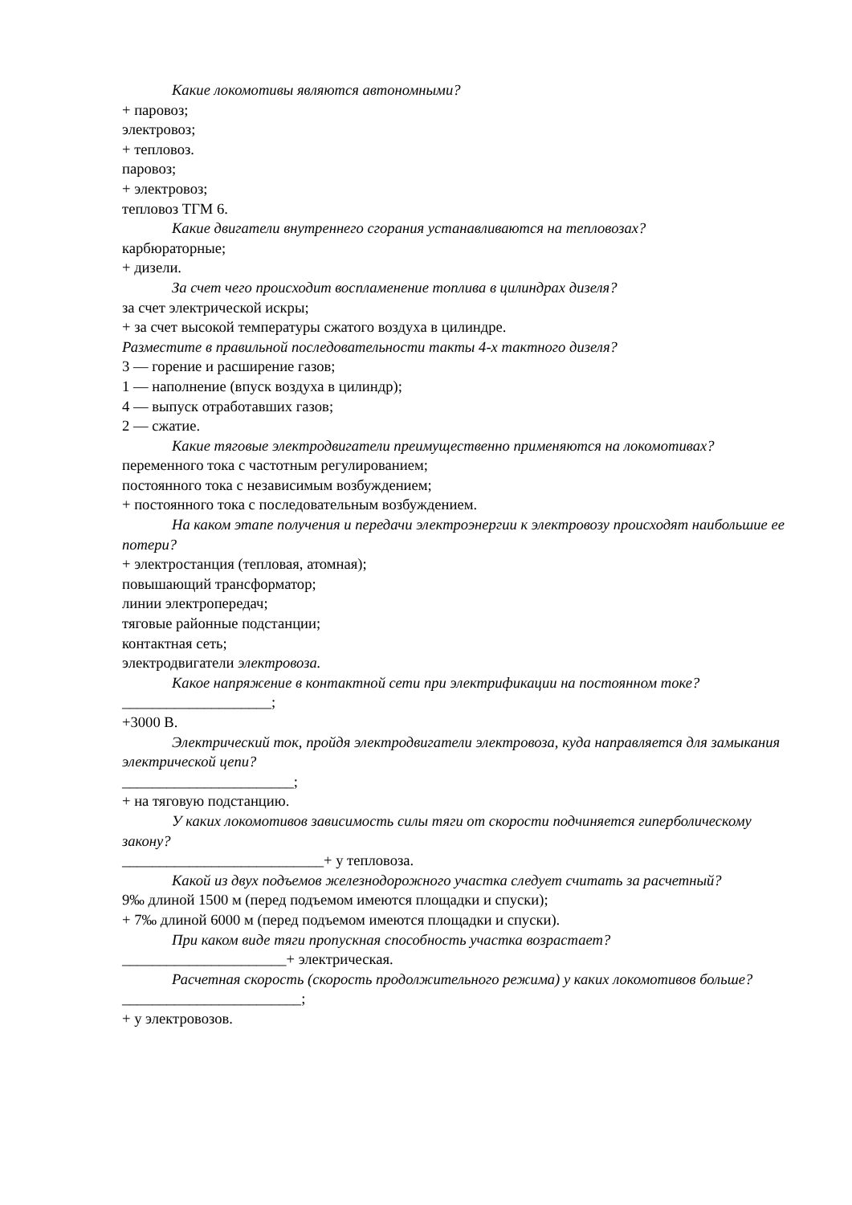Какие локомотивы являются автономными?
+ паровоз;
электровоз;
+ тепловоз.
паровоз;
+ электровоз;
тепловоз ТГМ 6.
Какие двигатели внутреннего сгорания устанавливаются на тепловозах?
карбюраторные;
+ дизели.
За счет чего происходит воспламенение топлива в цилиндрах дизеля?
за счет электрической искры;
+ за счет высокой температуры сжатого воздуха в цилиндре.
Разместите в правильной последовательности такты 4-х тактного дизеля?
3 — горение и расширение газов;
1 — наполнение (впуск воздуха в цилиндр);
4 — выпуск отработавших газов;
2 — сжатие.
Какие тяговые электродвигатели преимущественно применяются на локомотивах?
переменного тока с частотным регулированием;
постоянного тока с независимым возбуждением;
+ постоянного тока с последовательным возбуждением.
На каком этапе получения и передачи электроэнергии к электровозу происходят наибольшие ее потери?
+ электростанция (тепловая, атомная);
повышающий трансформатор;
линии электропередач;
тяговые районные подстанции;
контактная сеть;
электродвигатели электровоза.
Какое напряжение в контактной сети при электрификации на постоянном токе?
____________________;
+3000 В.
Электрический ток, пройдя электродвигатели электровоза, куда направляется для замыкания электрической цепи?
_______________________;
+ на тяговую подстанцию.
У каких локомотивов зависимость силы тяги от скорости подчиняется гиперболическому закону?
___________________________+ у тепловоза.
Какой из двух подъемов железнодорожного участка следует считать за расчетный?
9‰ длиной 1500 м (перед подъемом имеются площадки и спуски);
+ 7‰ длиной 6000 м (перед подъемом имеются площадки и спуски).
При каком виде тяги пропускная способность участка возрастает?
______________________+ электрическая.
Расчетная скорость (скорость продолжительного режима) у каких локомотивов больше?
________________________;
+ у электровозов.